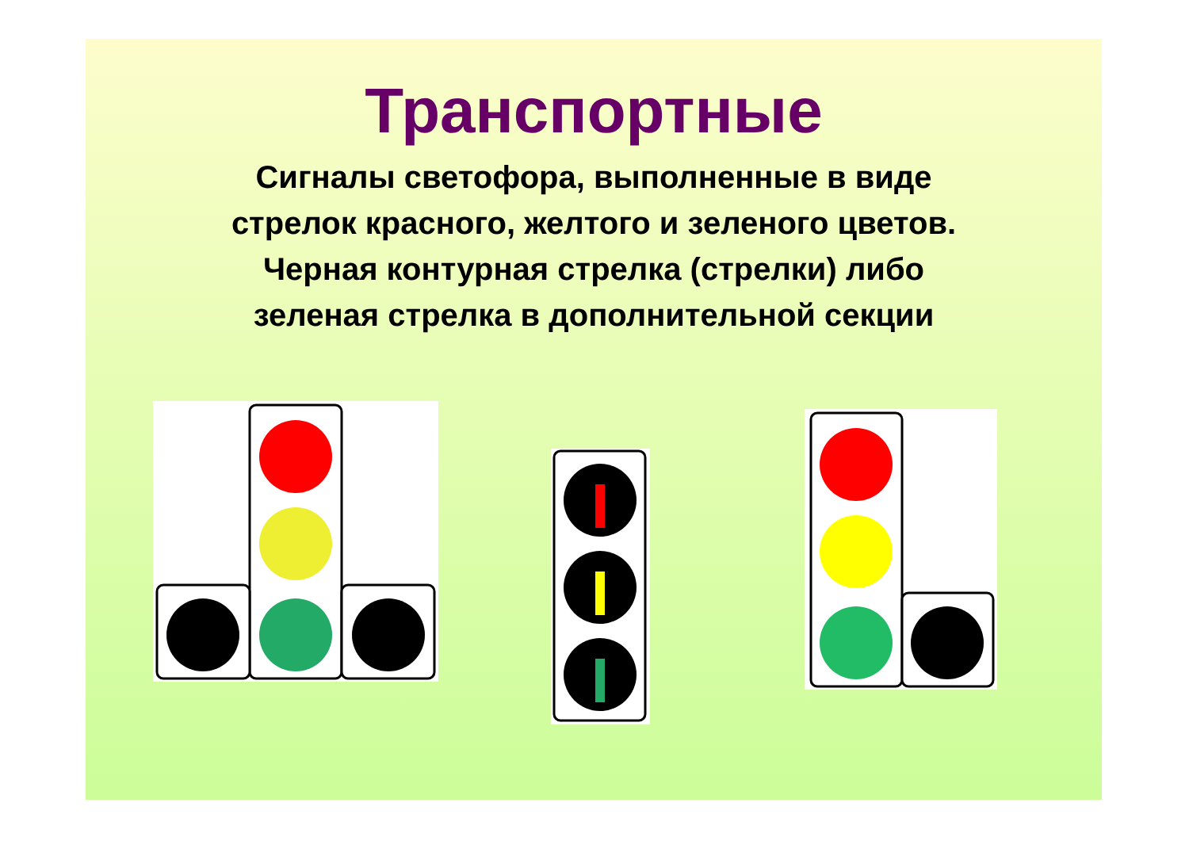Транспортные
Сигналы светофора, выполненные в виде
стрелок красного, желтого и зеленого цветов.
Черная контурная стрелка (стрелки) либо
зеленая стрелка в дополнительной секции